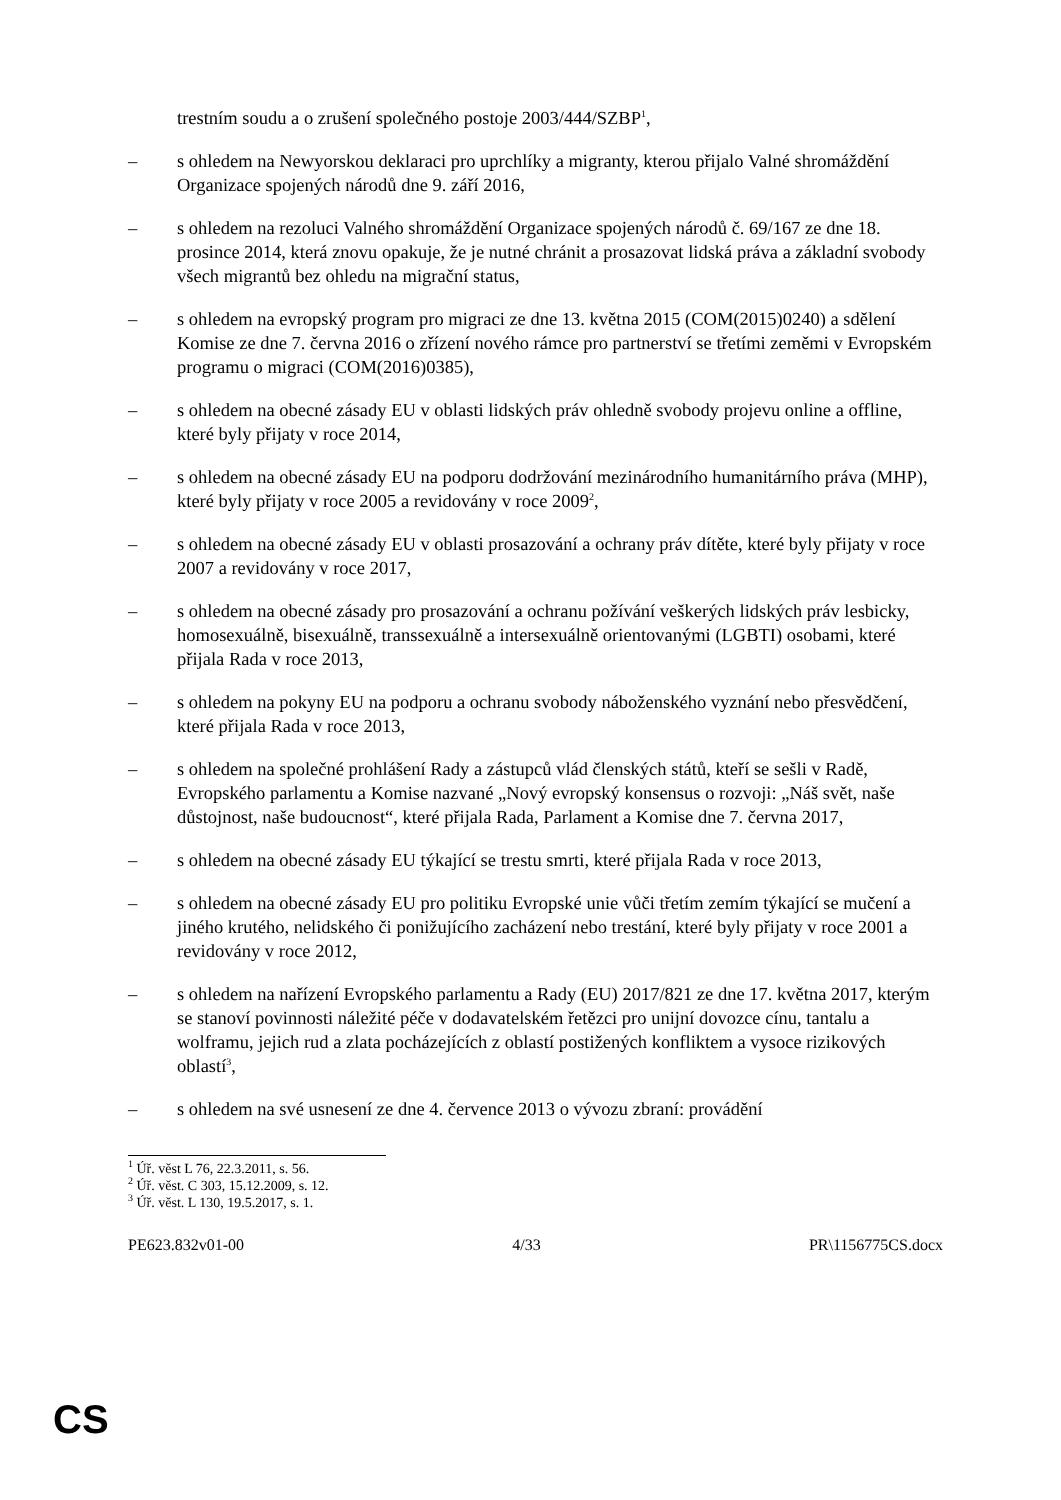trestním soudu a o zrušení společného postoje 2003/444/SZBP<sup>1</sup>,
– s ohledem na Newyorskou deklaraci pro uprchlíky a migranty, kterou přijalo Valné shromáždění Organizace spojených národů dne 9. září 2016,
– s ohledem na rezoluci Valného shromáždění Organizace spojených národů č. 69/167 ze dne 18. prosince 2014, která znovu opakuje, že je nutné chránit a prosazovat lidská práva a základní svobody všech migrantů bez ohledu na migrační status,
– s ohledem na evropský program pro migraci ze dne 13. května 2015 (COM(2015)0240) a sdělení Komise ze dne 7. června 2016 o zřízení nového rámce pro partnerství se třetími zeměmi v Evropském programu o migraci (COM(2016)0385),
– s ohledem na obecné zásady EU v oblasti lidských práv ohledně svobody projevu online a offline, které byly přijaty v roce 2014,
– s ohledem na obecné zásady EU na podporu dodržování mezinárodního humanitárního práva (MHP), které byly přijaty v roce 2005 a revidovány v roce 2009<sup>2</sup>,
– s ohledem na obecné zásady EU v oblasti prosazování a ochrany práv dítěte, které byly přijaty v roce 2007 a revidovány v roce 2017,
– s ohledem na obecné zásady pro prosazování a ochranu požívání veškerých lidských práv lesbicky, homosexuálně, bisexuálně, transsexuálně a intersexuálně orientovanými (LGBTI) osobami, které přijala Rada v roce 2013,
– s ohledem na pokyny EU na podporu a ochranu svobody náboženského vyznání nebo přesvědčení, které přijala Rada v roce 2013,
– s ohledem na společné prohlášení Rady a zástupců vlád členských států, kteří se sešli v Radě, Evropského parlamentu a Komise nazvané „Nový evropský konsensus o rozvoji: „Náš svět, naše důstojnost, naše budoucnost“, které přijala Rada, Parlament a Komise dne 7. června 2017,
– s ohledem na obecné zásady EU týkající se trestu smrti, které přijala Rada v roce 2013,
– s ohledem na obecné zásady EU pro politiku Evropské unie vůči třetím zemím týkající se mučení a jiného krutého, nelidského či ponižujícího zacházení nebo trestání, které byly přijaty v roce 2001 a revidovány v roce 2012,
– s ohledem na nařízení Evropského parlamentu a Rady (EU) 2017/821 ze dne 17. května 2017, kterým se stanoví povinnosti náležité péče v dodavatelském řetězci pro unijní dovozce cínu, tantalu a wolframu, jejich rud a zlata pocházejících z oblastí postižených konfliktem a vysoce rizikových oblastí<sup>3</sup>,
– s ohledem na své usnesení ze dne 4. července 2013 o vývozu zbraní: provádění
<sup>1</sup> Úř. věst L 76, 22.3.2011, s. 56.
<sup>2</sup> Úř. věst. C 303, 15.12.2009, s. 12.
<sup>3</sup> Úř. věst. L 130, 19.5.2017, s. 1.
PE623.832v01-00 4/33 PR\1156775CS.docx
CS